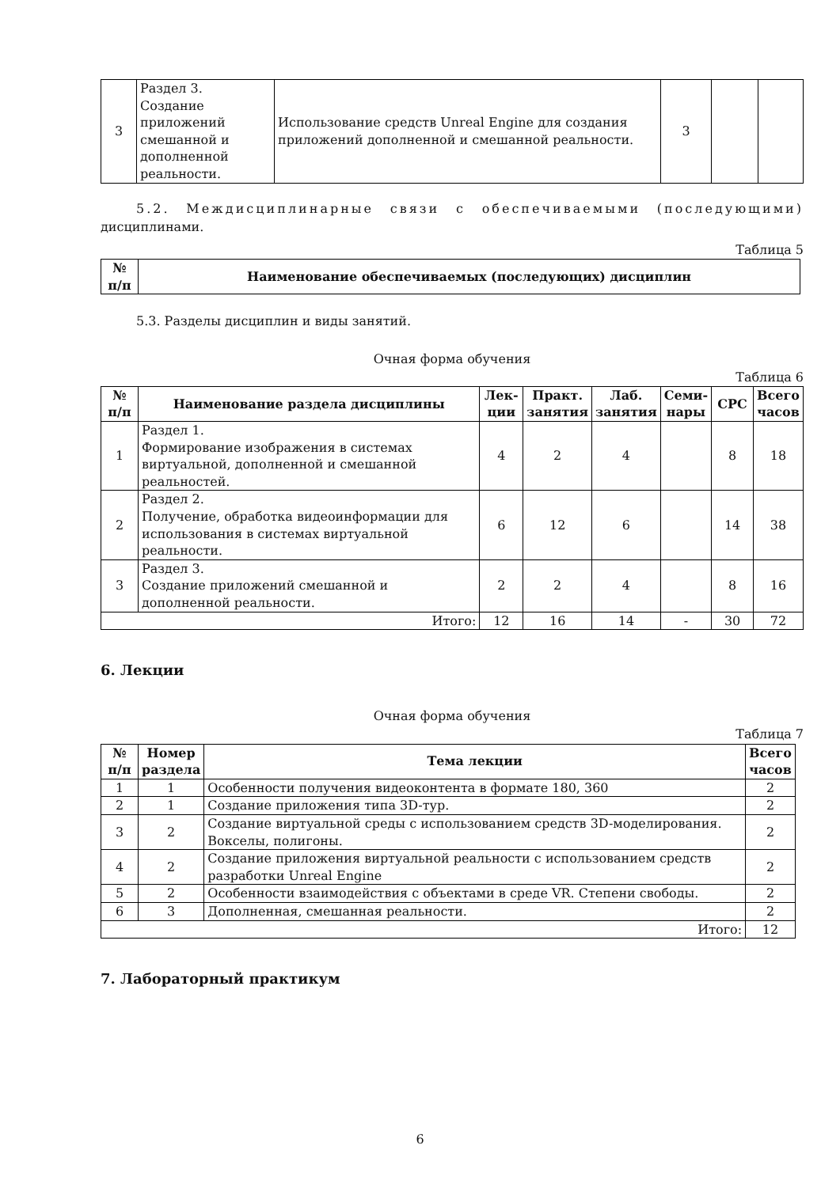| 3 | Раздел 3. Создание приложений смешанной и дополненной реальности. | Использование средств Unreal Engine для создания приложений дополненной и смешанной реальности. | 3 | | |
5.2. Междисциплинарные связи с обеспечиваемыми (последующими) дисциплинами.
Таблица 5
| № п/п | Наименование обеспечиваемых (последующих) дисциплин |
| --- | --- |
5.3. Разделы дисциплин и виды занятий.
Очная форма обучения
Таблица 6
| № п/п | Наименование раздела дисциплины | Лек- ции | Практ. занятия | Лаб. занятия | Семи- нары | СРС | Всего часов |
| --- | --- | --- | --- | --- | --- | --- | --- |
| 1 | Раздел 1. Формирование изображения в системах виртуальной, дополненной и смешанной реальностей. | 4 | 2 | 4 | | 8 | 18 |
| 2 | Раздел 2. Получение, обработка видеоинформации для использования в системах виртуальной реальности. | 6 | 12 | 6 | | 14 | 38 |
| 3 | Раздел 3. Создание приложений смешанной и дополненной реальности. | 2 | 2 | 4 | | 8 | 16 |
| Итого: | | 12 | 16 | 14 | - | 30 | 72 |
6. Лекции
Очная форма обучения
Таблица 7
| № п/п | Номер раздела | Тема лекции | Всего часов |
| --- | --- | --- | --- |
| 1 | 1 | Особенности получения видеоконтента в формате 180, 360 | 2 |
| 2 | 1 | Создание приложения типа 3D-тур. | 2 |
| 3 | 2 | Создание виртуальной среды с использованием средств 3D-моделирования. Вокселы, полигоны. | 2 |
| 4 | 2 | Создание приложения виртуальной реальности с использованием средств разработки Unreal Engine | 2 |
| 5 | 2 | Особенности взаимодействия с объектами в среде VR. Степени свободы. | 2 |
| 6 | 3 | Дополненная, смешанная реальности. | 2 |
| Итого: | | | 12 |
7. Лабораторный практикум
6